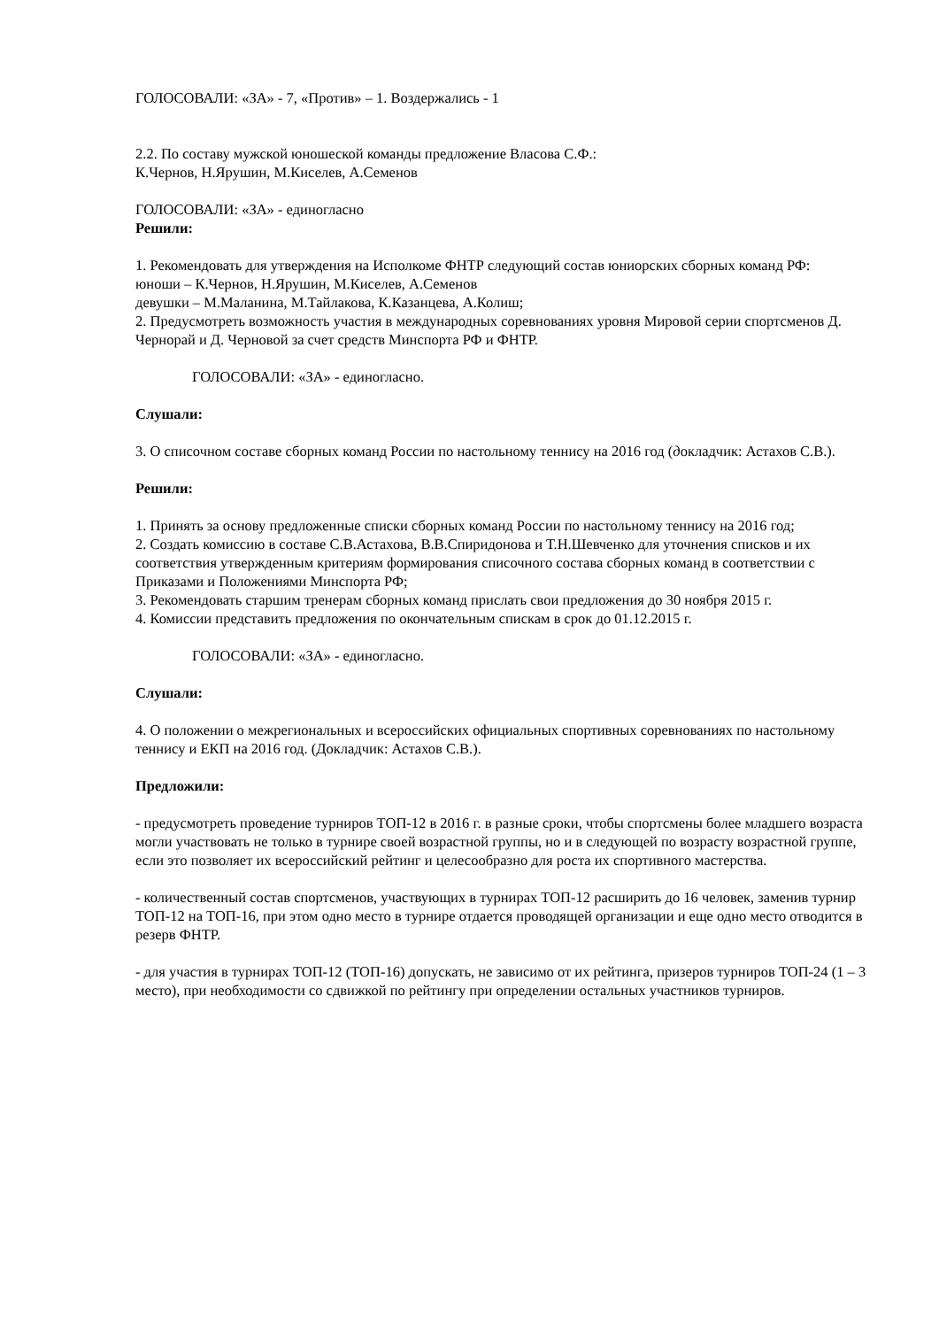ГОЛОСОВАЛИ: «ЗА» - 7, «Против» – 1. Воздержались - 1
2.2. По составу мужской юношеской команды предложение Власова С.Ф.:
К.Чернов, Н.Ярушин, М.Киселев, А.Семенов
ГОЛОСОВАЛИ: «ЗА» - единогласно
Решили:
1. Рекомендовать для утверждения на Исполкоме ФНТР следующий состав юниорских сборных команд РФ:
юноши – К.Чернов, Н.Ярушин, М.Киселев, А.Семенов
девушки – М.Маланина, М.Тайлакова, К.Казанцева, А.Колиш;
2. Предусмотреть возможность участия в международных соревнованиях уровня Мировой серии спортсменов Д. Чернорай и Д. Черновой за счет средств Минспорта РФ и ФНТР.
ГОЛОСОВАЛИ: «ЗА» - единогласно.
Слушали:
3. О списочном составе сборных команд России по настольному теннису на 2016 год (докладчик: Астахов С.В.).
Решили:
1. Принять за основу предложенные списки сборных команд России по настольному теннису на 2016 год;
2. Создать комиссию в составе С.В.Астахова, В.В.Спиридонова и Т.Н.Шевченко для уточнения списков и их соответствия утвержденным критериям формирования списочного состава сборных команд в соответствии с Приказами и Положениями Минспорта РФ;
3. Рекомендовать старшим тренерам сборных команд прислать свои предложения до 30 ноября 2015 г.
4. Комиссии представить предложения по окончательным спискам в срок до 01.12.2015 г.
ГОЛОСОВАЛИ: «ЗА» - единогласно.
Слушали:
4. О положении о межрегиональных и всероссийских официальных спортивных соревнованиях по настольному теннису и ЕКП на 2016 год. (Докладчик: Астахов С.В.).
Предложили:
- предусмотреть проведение турниров ТОП-12 в 2016 г. в разные сроки, чтобы спортсмены более младшего возраста могли участвовать не только в турнире своей возрастной группы, но и в следующей по возрасту возрастной группе, если это позволяет их всероссийский рейтинг и целесообразно для роста их спортивного мастерства.
- количественный состав спортсменов, участвующих в турнирах ТОП-12 расширить до 16 человек, заменив турнир ТОП-12 на ТОП-16, при этом одно место в турнире отдается проводящей организации и еще одно место отводится в резерв ФНТР.
- для участия в турнирах ТОП-12 (ТОП-16) допускать, не зависимо от их рейтинга, призеров турниров ТОП-24 (1 – 3 место), при необходимости со сдвижкой по рейтингу при определении остальных участников турниров.